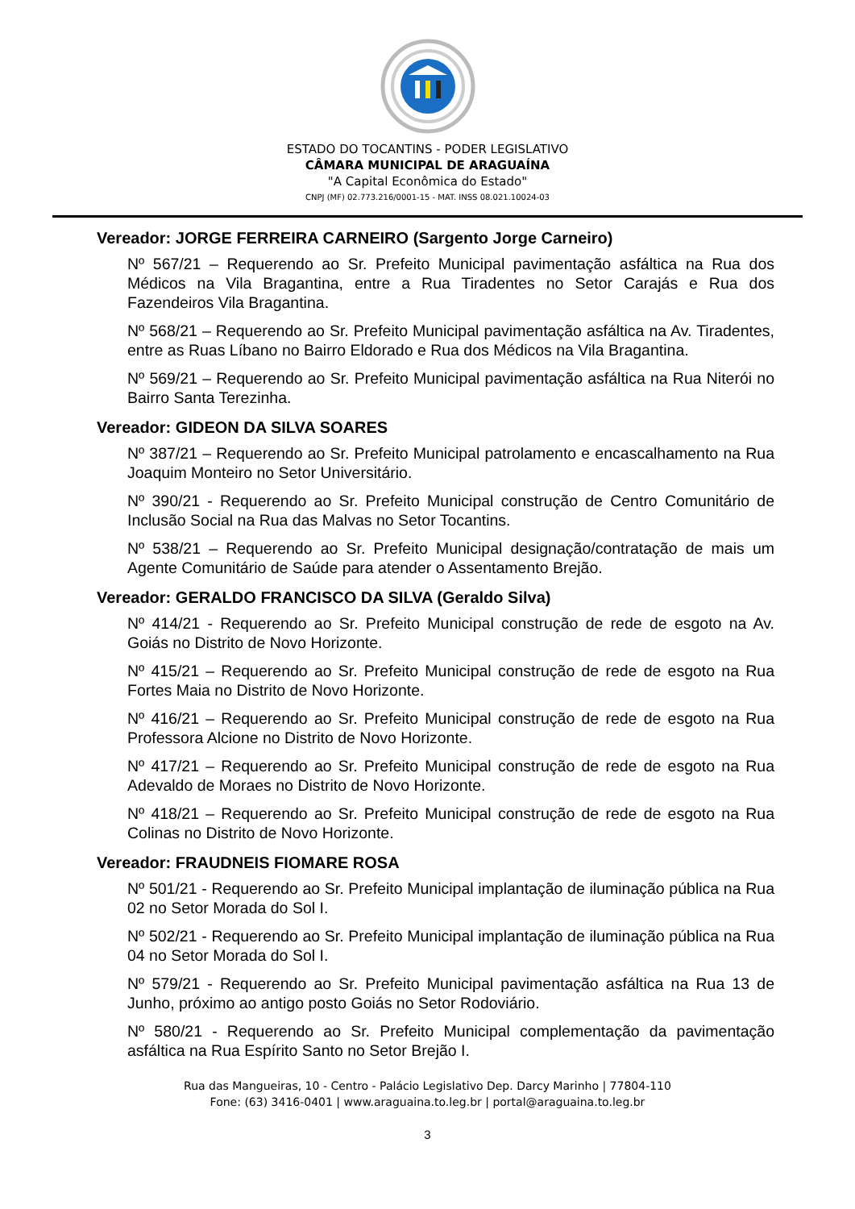ESTADO DO TOCANTINS - PODER LEGISLATIVO
CÂMARA MUNICIPAL DE ARAGUAÍNA
"A Capital Econômica do Estado"
CNPJ (MF) 02.773.216/0001-15 - MAT. INSS 08.021.10024-03
Vereador: JORGE FERREIRA CARNEIRO (Sargento Jorge Carneiro)
Nº 567/21 – Requerendo ao Sr. Prefeito Municipal pavimentação asfáltica na Rua dos Médicos na Vila Bragantina, entre a Rua Tiradentes no Setor Carajás e Rua dos Fazendeiros Vila Bragantina.
Nº 568/21 – Requerendo ao Sr. Prefeito Municipal pavimentação asfáltica na Av. Tiradentes, entre as Ruas Líbano no Bairro Eldorado e Rua dos Médicos na Vila Bragantina.
Nº 569/21 – Requerendo ao Sr. Prefeito Municipal pavimentação asfáltica na Rua Niterói no Bairro Santa Terezinha.
Vereador: GIDEON DA SILVA SOARES
Nº 387/21 – Requerendo ao Sr. Prefeito Municipal patrolamento e encascalhamento na Rua Joaquim Monteiro no Setor Universitário.
Nº 390/21 - Requerendo ao Sr. Prefeito Municipal construção de Centro Comunitário de Inclusão Social na Rua das Malvas no Setor Tocantins.
Nº 538/21 – Requerendo ao Sr. Prefeito Municipal designação/contratação de mais um Agente Comunitário de Saúde para atender o Assentamento Brejão.
Vereador: GERALDO FRANCISCO DA SILVA (Geraldo Silva)
Nº 414/21 - Requerendo ao Sr. Prefeito Municipal construção de rede de esgoto na Av. Goiás no Distrito de Novo Horizonte.
Nº 415/21 – Requerendo ao Sr. Prefeito Municipal construção de rede de esgoto na Rua Fortes Maia no Distrito de Novo Horizonte.
Nº 416/21 – Requerendo ao Sr. Prefeito Municipal construção de rede de esgoto na Rua Professora Alcione no Distrito de Novo Horizonte.
Nº 417/21 – Requerendo ao Sr. Prefeito Municipal construção de rede de esgoto na Rua Adevaldo de Moraes no Distrito de Novo Horizonte.
Nº 418/21 – Requerendo ao Sr. Prefeito Municipal construção de rede de esgoto na Rua Colinas no Distrito de Novo Horizonte.
Vereador: FRAUDNEIS FIOMARE ROSA
Nº 501/21 - Requerendo ao Sr. Prefeito Municipal implantação de iluminação pública na Rua 02 no Setor Morada do Sol I.
Nº 502/21 - Requerendo ao Sr. Prefeito Municipal implantação de iluminação pública na Rua 04 no Setor Morada do Sol I.
Nº 579/21 - Requerendo ao Sr. Prefeito Municipal pavimentação asfáltica na Rua 13 de Junho, próximo ao antigo posto Goiás no Setor Rodoviário.
Nº 580/21 - Requerendo ao Sr. Prefeito Municipal complementação da pavimentação asfáltica na Rua Espírito Santo no Setor Brejão I.
Rua das Mangueiras, 10 - Centro - Palácio Legislativo Dep. Darcy Marinho | 77804-110
Fone: (63) 3416-0401 | www.araguaina.to.leg.br | portal@araguaina.to.leg.br
3